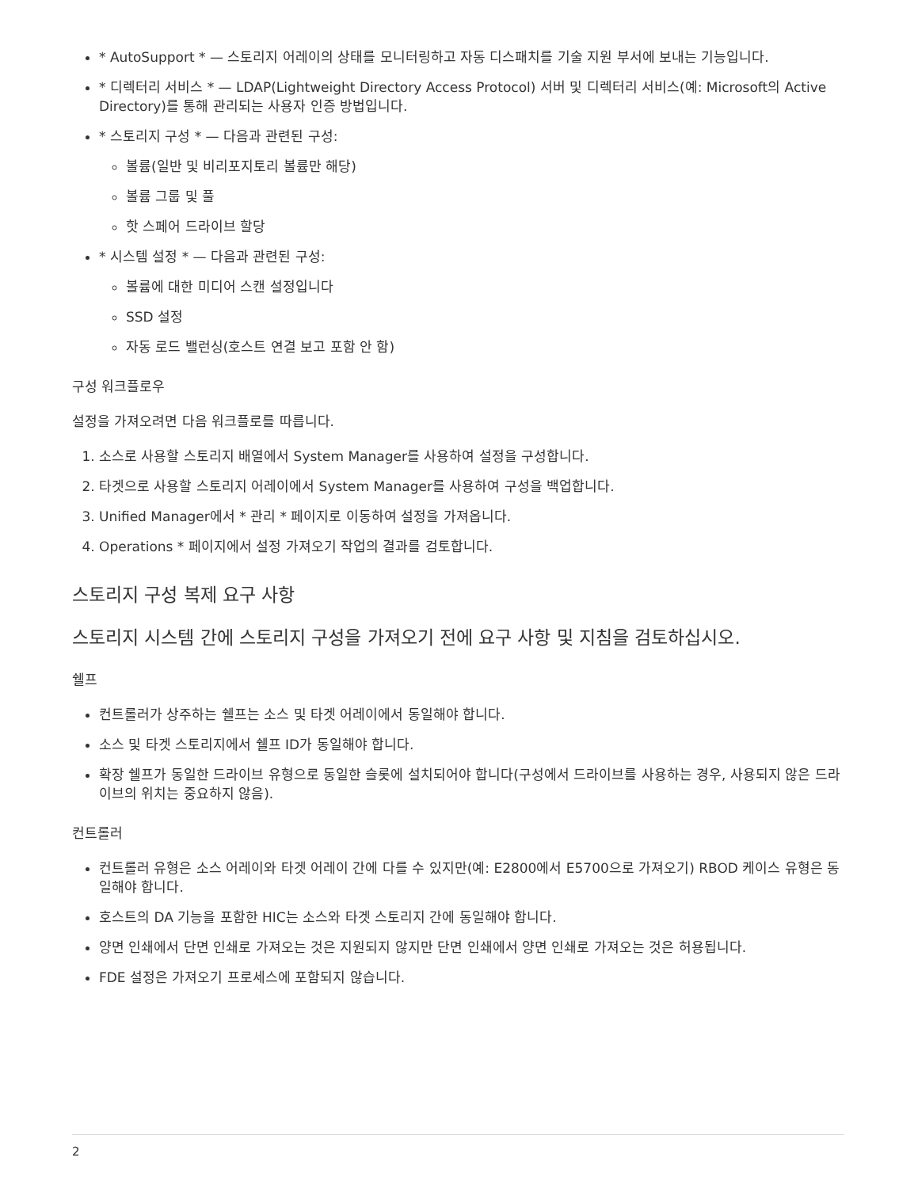* AutoSupport * — 스토리지 어레이의 상태를 모니터링하고 자동 디스패치를 기술 지원 부서에 보내는 기능입니다.
* 디렉터리 서비스 * — LDAP(Lightweight Directory Access Protocol) 서버 및 디렉터리 서비스(예: Microsoft의 Active Directory)를 통해 관리되는 사용자 인증 방법입니다.
* 스토리지 구성 * — 다음과 관련된 구성:
볼륨(일반 및 비리포지토리 볼륨만 해당)
볼륨 그룹 및 풀
핫 스페어 드라이브 할당
* 시스템 설정 * — 다음과 관련된 구성:
볼륨에 대한 미디어 스캔 설정입니다
SSD 설정
자동 로드 밸런싱(호스트 연결 보고 포함 안 함)
구성 워크플로우
설정을 가져오려면 다음 워크플로를 따릅니다.
1. 소스로 사용할 스토리지 배열에서 System Manager를 사용하여 설정을 구성합니다.
2. 타겟으로 사용할 스토리지 어레이에서 System Manager를 사용하여 구성을 백업합니다.
3. Unified Manager에서 * 관리 * 페이지로 이동하여 설정을 가져옵니다.
4. Operations * 페이지에서 설정 가져오기 작업의 결과를 검토합니다.
스토리지 구성 복제 요구 사항
스토리지 시스템 간에 스토리지 구성을 가져오기 전에 요구 사항 및 지침을 검토하십시오.
쉘프
컨트롤러가 상주하는 쉘프는 소스 및 타겟 어레이에서 동일해야 합니다.
소스 및 타겟 스토리지에서 쉘프 ID가 동일해야 합니다.
확장 쉘프가 동일한 드라이브 유형으로 동일한 슬롯에 설치되어야 합니다(구성에서 드라이브를 사용하는 경우, 사용되지 않은 드라이브의 위치는 중요하지 않음).
컨트롤러
컨트롤러 유형은 소스 어레이와 타겟 어레이 간에 다를 수 있지만(예: E2800에서 E5700으로 가져오기) RBOD 케이스 유형은 동일해야 합니다.
호스트의 DA 기능을 포함한 HIC는 소스와 타겟 스토리지 간에 동일해야 합니다.
양면 인쇄에서 단면 인쇄로 가져오는 것은 지원되지 않지만 단면 인쇄에서 양면 인쇄로 가져오는 것은 허용됩니다.
FDE 설정은 가져오기 프로세스에 포함되지 않습니다.
2